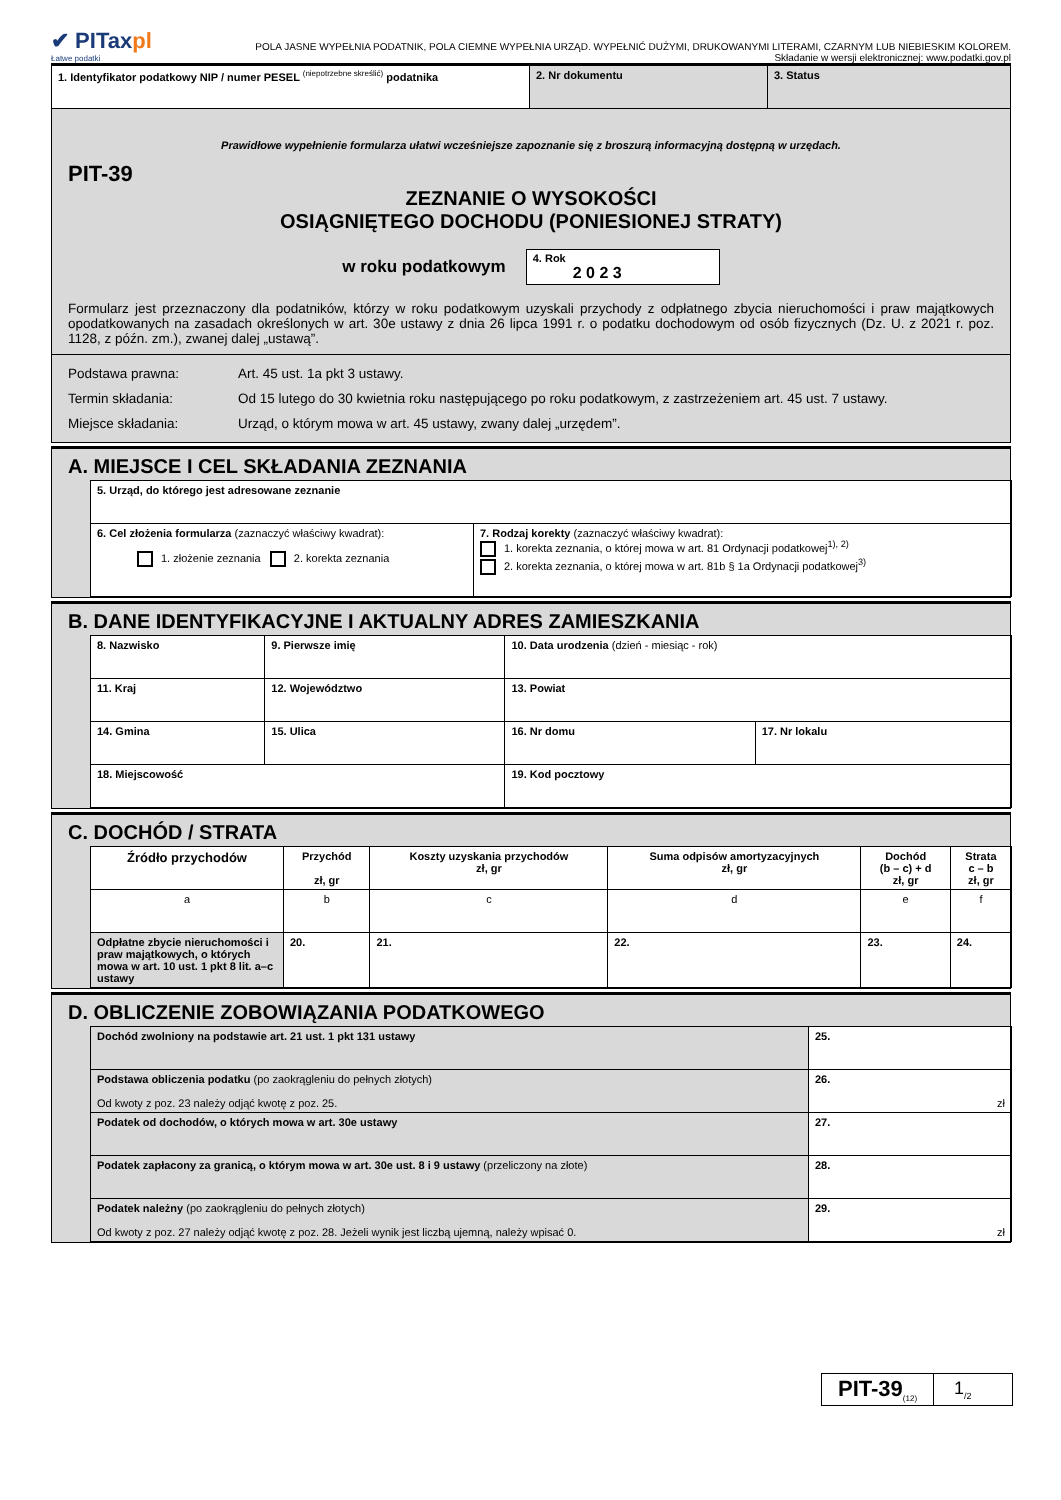✔ PITaxpl
Łatwe podatki
POLA JASNE WYPEŁNIA PODATNIK, POLA CIEMNE WYPEŁNIA URZĄD. WYPEŁNIĆ DUŻYMI, DRUKOWANYMI LITERAMI, CZARNYM LUB NIEBIESKIM KOLOREM.
Składanie w wersji elektronicznej: www.podatki.gov.pl
| 1. Identyfikator podatkowy NIP / numer PESEL <sup>(niepotrzebne skreślić)</sup> podatnika | 2. Nr dokumentu | 3. Status |
Prawidłowe wypełnienie formularza ułatwi wcześniejsze zapoznanie się z broszurą informacyjną dostępną w urzędach.
PIT-39
ZEZNANIE O WYSOKOŚCI
OSIĄGNIĘTEGO DOCHODU (PONIESIONEJ STRATY)
w roku podatkowym 4. Rok
2 0 2 3
Formularz jest przeznaczony dla podatników, którzy w roku podatkowym uzyskali przychody z odpłatnego zbycia nieruchomości i praw majątkowych opodatkowanych na zasadach określonych w art. 30e ustawy z dnia 26 lipca 1991 r. o podatku dochodowym od osób fizycznych (Dz. U. z 2021 r. poz. 1128, z późn. zm.), zwanej dalej „ustawą”.
Podstawa prawna: Art. 45 ust. 1a pkt 3 ustawy.
Termin składania: Od 15 lutego do 30 kwietnia roku następującego po roku podatkowym, z zastrzeżeniem art. 45 ust. 7 ustawy.
Miejsce składania: Urząd, o którym mowa w art. 45 ustawy, zwany dalej „urzędem”.
A. MIEJSCE I CEL SKŁADANIA ZEZNANIA
| 5. Urząd, do którego jest adresowane zeznanie | |
| 6. Cel złożenia formularza (zaznaczyć właściwy kwadrat): 1. złożenie zeznania 2. korekta zeznania | 7. Rodzaj korekty (zaznaczyć właściwy kwadrat): 1. korekta zeznania, o której mowa w art. 81 Ordynacji podatkowej<sup>1), 2)</sup> 2. korekta zeznania, o której mowa w art. 81b § 1a Ordynacji podatkowej<sup>3)</sup> |
B. DANE IDENTYFIKACYJNE I AKTUALNY ADRES ZAMIESZKANIA
| 8. Nazwisko | | 9. Pierwsze imię | 10. Data urodzenia (dzień - miesiąc - rok) | |
| 11. Kraj | 12. Województwo | | 13. Powiat | |
| 14. Gmina | 15. Ulica | | 16. Nr domu | 17. Nr lokalu |
| 18. Miejscowość | | | 19. Kod pocztowy | |
C. DOCHÓD / STRATA
| Źródło przychodów | Przychód zł, gr | Koszty uzyskania przychodów zł, gr | Suma odpisów amortyzacyjnych zł, gr | Dochód (b – c) + d zł, gr | Strata c – b zł, gr |
| --- | --- | --- | --- | --- | --- |
| a | b | c | d | e | f |
| Odpłatne zbycie nieruchomości i praw majątkowych, o których mowa w art. 10 ust. 1 pkt 8 lit. a–c ustawy | 20. | 21. | 22. | 23. | 24. |
D. OBLICZENIE ZOBOWIĄZANIA PODATKOWEGO
| Dochód zwolniony na podstawie art. 21 ust. 1 pkt 131 ustawy | 25. |
| Podstawa obliczenia podatku (po zaokrągleniu do pełnych złotych) Od kwoty z poz. 23 należy odjąć kwotę z poz. 25. | 26. zł |
| Podatek od dochodów, o których mowa w art. 30e ustawy | 27. |
| Podatek zapłacony za granicą, o którym mowa w art. 30e ust. 8 i 9 ustawy (przeliczony na złote) | 28. |
| Podatek należny (po zaokrągleniu do pełnych złotych) Od kwoty z poz. 27 należy odjąć kwotę z poz. 28. Jeżeli wynik jest liczbą ujemną, należy wpisać 0. | 29. zł |
PIT-39<sub>(12)</sub> 1<sub>/2</sub>